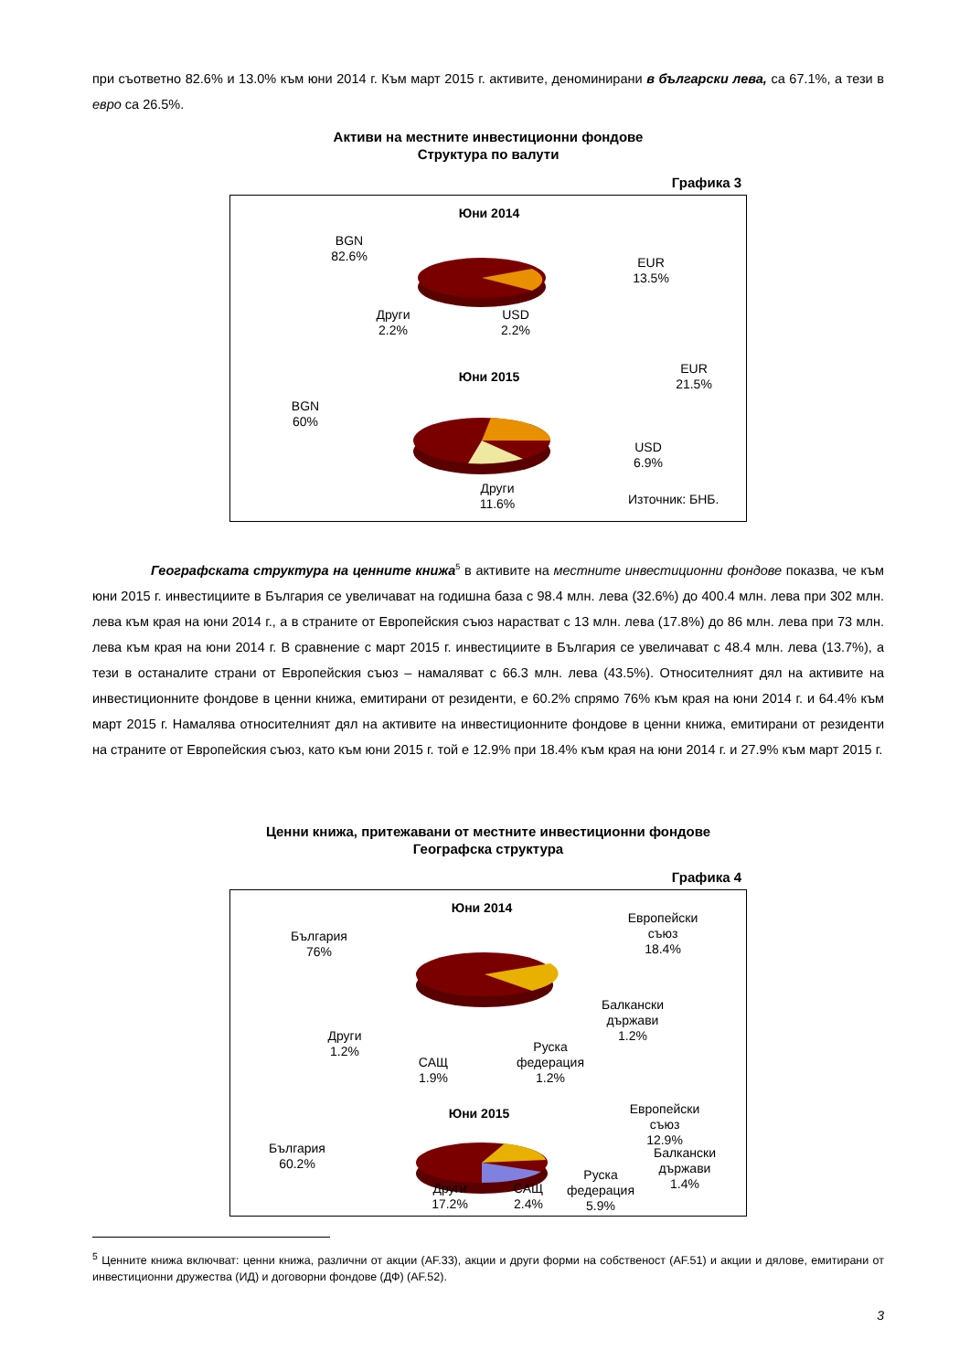при съответно 82.6% и 13.0% към юни 2014 г. Към март 2015 г. активите, деноминирани в български лева, са 67.1%, а тези в евро са 26.5%.
Активи на местните инвестиционни фондове
Структура по валути
Графика 3
Юни 2014
BGN
82.6%
EUR
13.5%
Други
2.2%
USD
2.2%
Юни 2015
BGN
60%
EUR
21.5%
USD
6.9%
Други
11.6%
Източник: БНБ.
Географската структура на ценните книжа<sup>5</sup> в активите на местните инвестиционни фондове показва, че към юни 2015 г. инвестициите в България се увеличават на годишна база с 98.4 млн. лева (32.6%) до 400.4 млн. лева при 302 млн. лева към края на юни 2014 г., а в страните от Европейския съюз нарастват с 13 млн. лева (17.8%) до 86 млн. лева при 73 млн. лева към края на юни 2014 г. В сравнение с март 2015 г. инвестициите в България се увеличават с 48.4 млн. лева (13.7%), а тези в останалите страни от Европейския съюз – намаляват с 66.3 млн. лева (43.5%). Относителният дял на активите на инвестиционните фондове в ценни книжа, емитирани от резиденти, е 60.2% спрямо 76% към края на юни 2014 г. и 64.4% към март 2015 г. Намалява относителният дял на активите на инвестиционните фондове в ценни книжа, емитирани от резиденти на страните от Европейския съюз, като към юни 2015 г. той е 12.9% при 18.4% към края на юни 2014 г. и 27.9% към март 2015 г.
Ценни книжа, притежавани от местните инвестиционни фондове
Географска структура
Графика 4
Юни 2014
България
76%
Европейски
съюз
18.4%
Балкански
държави
1.2%
Други
1.2%
САЩ
1.9%
Руска
федерация
1.2%
Юни 2015
България
60.2%
Европейски
съюз
12.9%
Балкански
държави
1.4%
Руска
федерация
5.9%
Други
17.2%
САЩ
2.4%
<sup>5</sup> Ценните книжа включват: ценни книжа, различни от акции (AF.33), акции и други форми на собственост (AF.51) и акции и дялове, емитирани от инвестиционни дружества (ИД) и договорни фондове (ДФ) (AF.52).
3